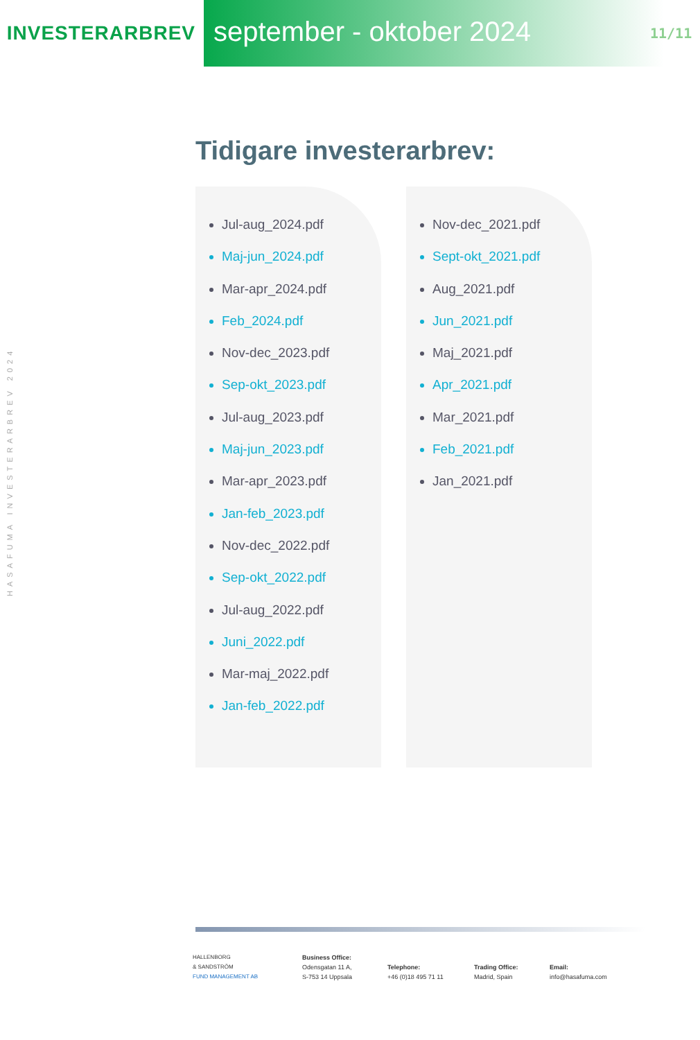INVESTERARBREV
september - oktober 2024
11/11
HASAFUMA INVESTERARBREV 2024
Tidigare investerarbrev:
Jul-aug_2024.pdf
Maj-jun_2024.pdf
Mar-apr_2024.pdf
Feb_2024.pdf
Nov-dec_2023.pdf
Sep-okt_2023.pdf
Jul-aug_2023.pdf
Maj-jun_2023.pdf
Mar-apr_2023.pdf
Jan-feb_2023.pdf
Nov-dec_2022.pdf
Sep-okt_2022.pdf
Jul-aug_2022.pdf
Juni_2022.pdf
Mar-maj_2022.pdf
Jan-feb_2022.pdf
Nov-dec_2021.pdf
Sept-okt_2021.pdf
Aug_2021.pdf
Jun_2021.pdf
Maj_2021.pdf
Apr_2021.pdf
Mar_2021.pdf
Feb_2021.pdf
Jan_2021.pdf
HALLENBORG
& SANDSTRÖM
FUND MANAGEMENT AB
Business Office:
Odensgatan 11 A,
S-753 14 Uppsala
Telephone:
+46 (0)18 495 71 11
Trading Office:
Madrid, Spain
Email:
info@hasafuma.com